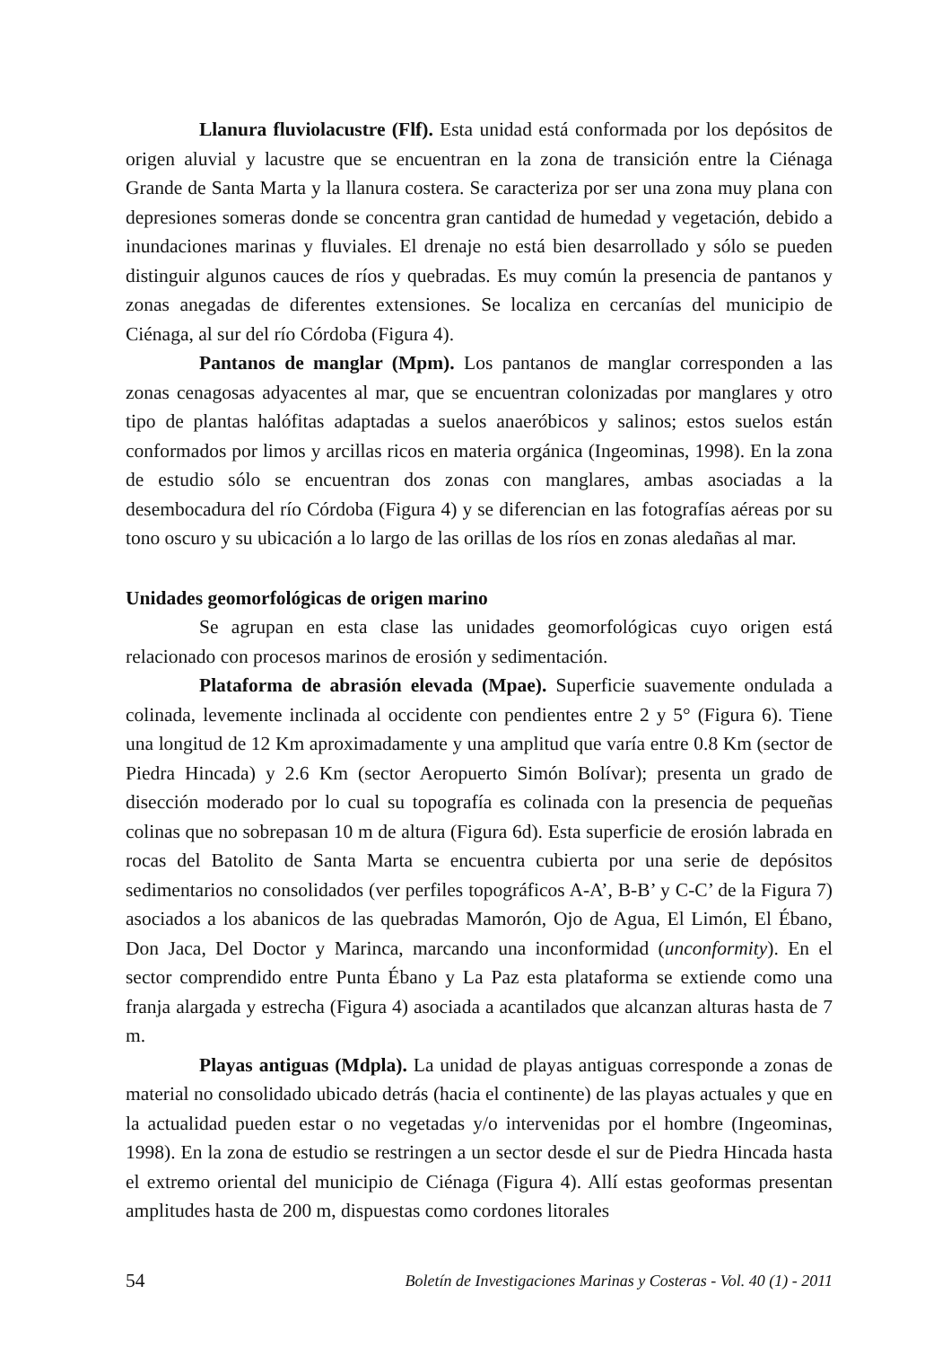Llanura fluviolacustre (Flf). Esta unidad está conformada por los depósitos de origen aluvial y lacustre que se encuentran en la zona de transición entre la Ciénaga Grande de Santa Marta y la llanura costera. Se caracteriza por ser una zona muy plana con depresiones someras donde se concentra gran cantidad de humedad y vegetación, debido a inundaciones marinas y fluviales. El drenaje no está bien desarrollado y sólo se pueden distinguir algunos cauces de ríos y quebradas. Es muy común la presencia de pantanos y zonas anegadas de diferentes extensiones. Se localiza en cercanías del municipio de Ciénaga, al sur del río Córdoba (Figura 4).
Pantanos de manglar (Mpm). Los pantanos de manglar corresponden a las zonas cenagosas adyacentes al mar, que se encuentran colonizadas por manglares y otro tipo de plantas halófitas adaptadas a suelos anaeróbicos y salinos; estos suelos están conformados por limos y arcillas ricos en materia orgánica (Ingeominas, 1998). En la zona de estudio sólo se encuentran dos zonas con manglares, ambas asociadas a la desembocadura del río Córdoba (Figura 4) y se diferencian en las fotografías aéreas por su tono oscuro y su ubicación a lo largo de las orillas de los ríos en zonas aledañas al mar.
Unidades geomorfológicas de origen marino
Se agrupan en esta clase las unidades geomorfológicas cuyo origen está relacionado con procesos marinos de erosión y sedimentación.
Plataforma de abrasión elevada (Mpae). Superficie suavemente ondulada a colinada, levemente inclinada al occidente con pendientes entre 2 y 5° (Figura 6). Tiene una longitud de 12 Km aproximadamente y una amplitud que varía entre 0.8 Km (sector de Piedra Hincada) y 2.6 Km (sector Aeropuerto Simón Bolívar); presenta un grado de disección moderado por lo cual su topografía es colinada con la presencia de pequeñas colinas que no sobrepasan 10 m de altura (Figura 6d). Esta superficie de erosión labrada en rocas del Batolito de Santa Marta se encuentra cubierta por una serie de depósitos sedimentarios no consolidados (ver perfiles topográficos A-A’, B-B’ y C-C’ de la Figura 7) asociados a los abanicos de las quebradas Mamorón, Ojo de Agua, El Limón, El Ébano, Don Jaca, Del Doctor y Marinca, marcando una inconformidad (unconformity). En el sector comprendido entre Punta Ébano y La Paz esta plataforma se extiende como una franja alargada y estrecha (Figura 4) asociada a acantilados que alcanzan alturas hasta de 7 m.
Playas antiguas (Mdpla). La unidad de playas antiguas corresponde a zonas de material no consolidado ubicado detrás (hacia el continente) de las playas actuales y que en la actualidad pueden estar o no vegetadas y/o intervenidas por el hombre (Ingeominas, 1998). En la zona de estudio se restringen a un sector desde el sur de Piedra Hincada hasta el extremo oriental del municipio de Ciénaga (Figura 4). Allí estas geoformas presentan amplitudes hasta de 200 m, dispuestas como cordones litorales
54 Boletín de Investigaciones Marinas y Costeras - Vol. 40 (1) - 2011